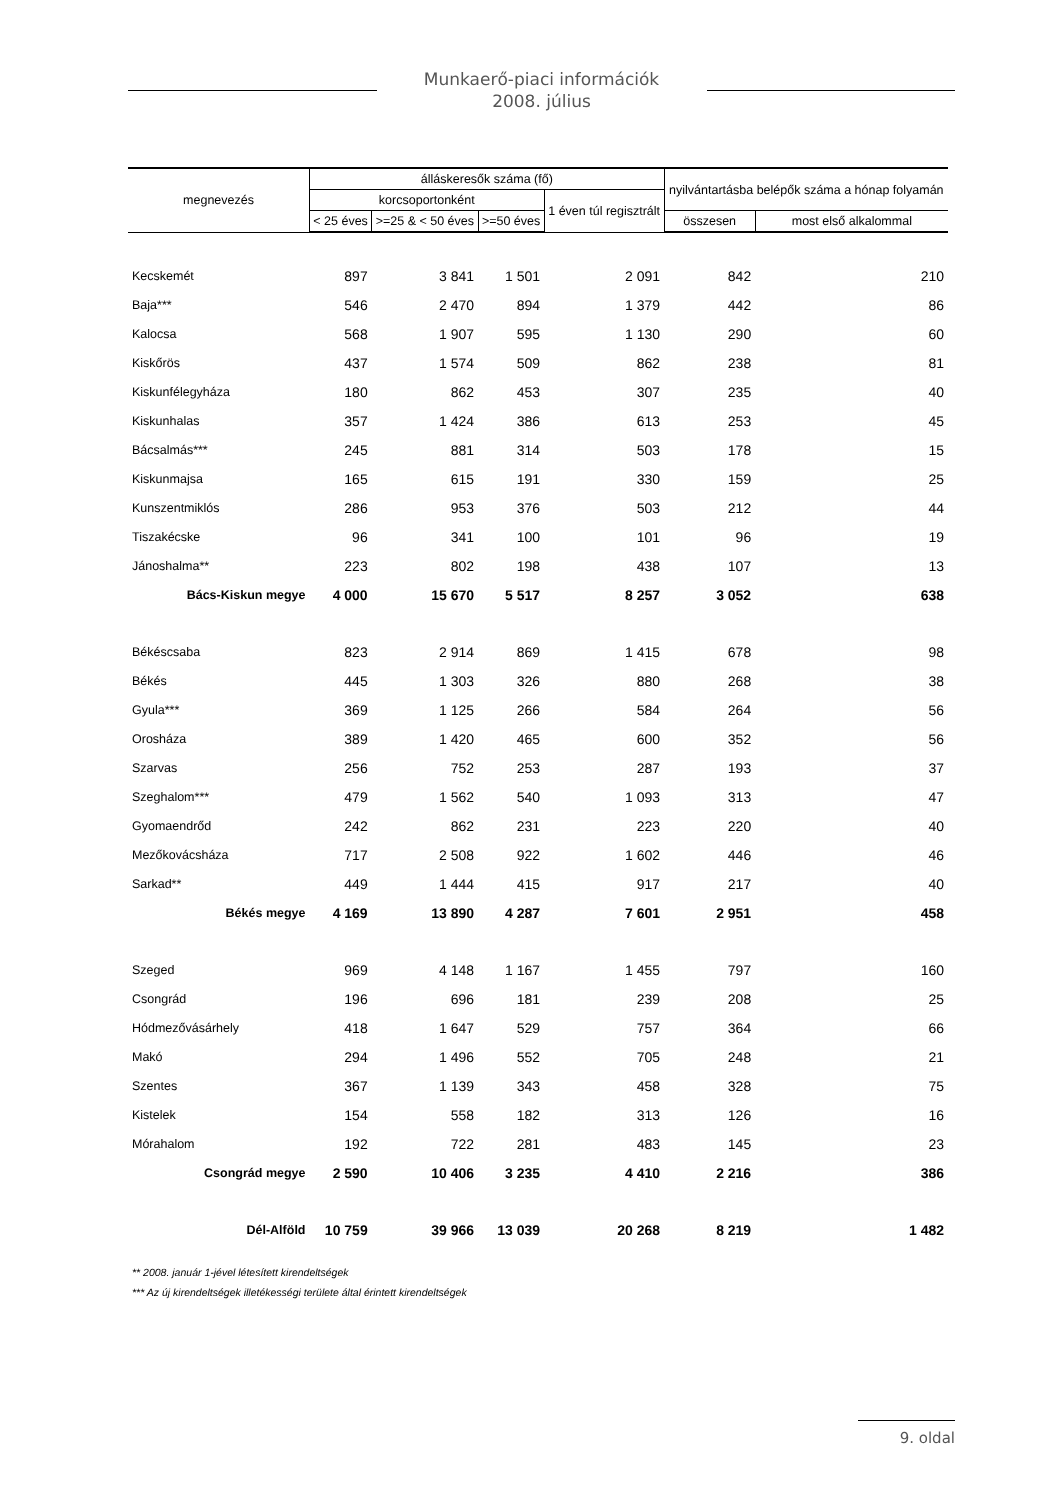Munkaerő-piaci információk
2008. július
| megnevezés | álláskeresők száma (fő) | | | | nyilvántartásba belépők száma a hónap folyamán | |
| --- | --- | --- | --- | --- | --- | --- |
| | korcsoportonként | | | 1 éven túl regisztrált | | |
| | < 25 éves | >=25 & < 50 éves | >=50 éves | | összesen | most első alkalommal |
| Kecskemét | 897 | 3 841 | 1 501 | 2 091 | 842 | 210 |
| Baja*** | 546 | 2 470 | 894 | 1 379 | 442 | 86 |
| Kalocsa | 568 | 1 907 | 595 | 1 130 | 290 | 60 |
| Kiskőrös | 437 | 1 574 | 509 | 862 | 238 | 81 |
| Kiskunfélegyháza | 180 | 862 | 453 | 307 | 235 | 40 |
| Kiskunhalas | 357 | 1 424 | 386 | 613 | 253 | 45 |
| Bácsalmás*** | 245 | 881 | 314 | 503 | 178 | 15 |
| Kiskunmajsa | 165 | 615 | 191 | 330 | 159 | 25 |
| Kunszentmiklós | 286 | 953 | 376 | 503 | 212 | 44 |
| Tiszakécske | 96 | 341 | 100 | 101 | 96 | 19 |
| Jánoshalma** | 223 | 802 | 198 | 438 | 107 | 13 |
| Bács-Kiskun megye | 4 000 | 15 670 | 5 517 | 8 257 | 3 052 | 638 |
| Békéscsaba | 823 | 2 914 | 869 | 1 415 | 678 | 98 |
| Békés | 445 | 1 303 | 326 | 880 | 268 | 38 |
| Gyula*** | 369 | 1 125 | 266 | 584 | 264 | 56 |
| Orosháza | 389 | 1 420 | 465 | 600 | 352 | 56 |
| Szarvas | 256 | 752 | 253 | 287 | 193 | 37 |
| Szeghalom*** | 479 | 1 562 | 540 | 1 093 | 313 | 47 |
| Gyomaendrőd | 242 | 862 | 231 | 223 | 220 | 40 |
| Mezőkovácsháza | 717 | 2 508 | 922 | 1 602 | 446 | 46 |
| Sarkad** | 449 | 1 444 | 415 | 917 | 217 | 40 |
| Békés megye | 4 169 | 13 890 | 4 287 | 7 601 | 2 951 | 458 |
| Szeged | 969 | 4 148 | 1 167 | 1 455 | 797 | 160 |
| Csongrád | 196 | 696 | 181 | 239 | 208 | 25 |
| Hódmezővásárhely | 418 | 1 647 | 529 | 757 | 364 | 66 |
| Makó | 294 | 1 496 | 552 | 705 | 248 | 21 |
| Szentes | 367 | 1 139 | 343 | 458 | 328 | 75 |
| Kistelek | 154 | 558 | 182 | 313 | 126 | 16 |
| Mórahalom | 192 | 722 | 281 | 483 | 145 | 23 |
| Csongrád megye | 2 590 | 10 406 | 3 235 | 4 410 | 2 216 | 386 |
| Dél-Alföld | 10 759 | 39 966 | 13 039 | 20 268 | 8 219 | 1 482 |
** 2008. január 1-jével létesített kirendeltségek
*** Az új kirendeltségek illetékességi területe által érintett kirendeltségek
9. oldal